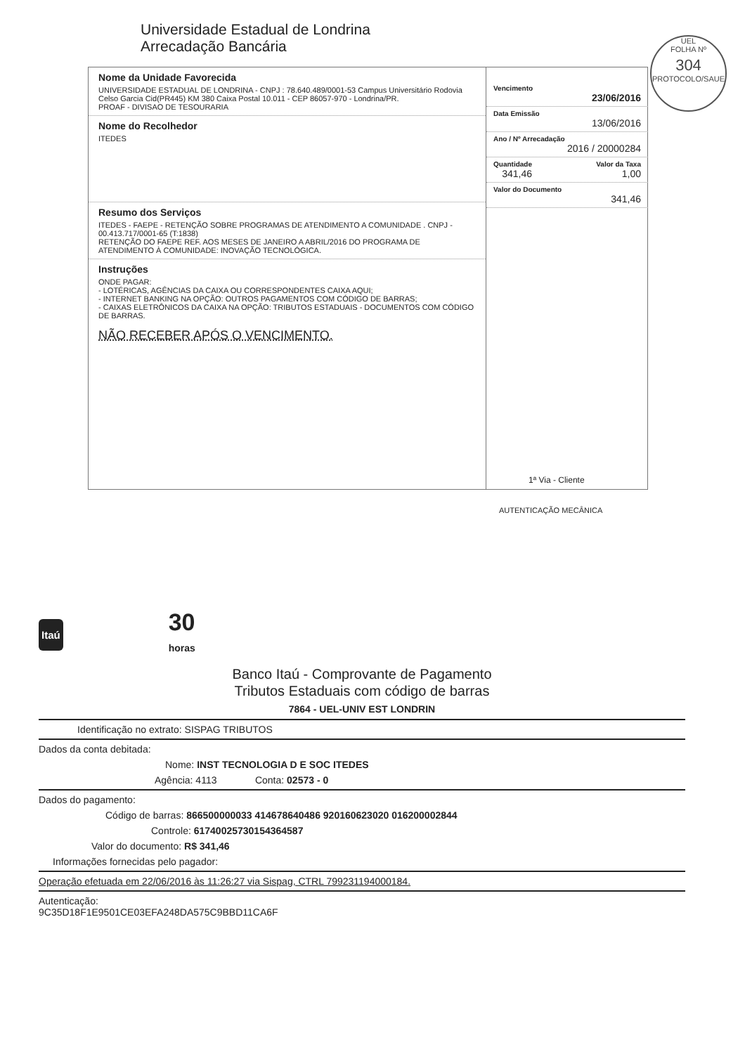Universidade Estadual de Londrina
Arrecadação Bancária
UEL
FOLHA Nº
304
PROTOCOLO/SAUE
Nome da Unidade Favorecida
UNIVERSIDADE ESTADUAL DE LONDRINA - CNPJ : 78.640.489/0001-53 Campus Universitário Rodovia Celso Garcia Cid(PR445) KM 380 Caixa Postal 10.011 - CEP 86057-970 - Londrina/PR.
PROAF - DIVISAO DE TESOURARIA
Nome do Recolhedor
ITEDES
Resumo dos Serviços
ITEDES - FAEPE - RETENÇÃO SOBRE PROGRAMAS DE ATENDIMENTO A COMUNIDADE . CNPJ - 00.413.717/0001-65 (T:1838)
RETENÇÃO DO FAEPE REF. AOS MESES DE JANEIRO A ABRIL/2016 DO PROGRAMA DE ATENDIMENTO À COMUNIDADE: INOVAÇÃO TECNOLÓGICA.
Instruções
ONDE PAGAR:
- LOTÉRICAS, AGÊNCIAS DA CAIXA OU CORRESPONDENTES CAIXA AQUI;
- INTERNET BANKING NA OPÇÃO: OUTROS PAGAMENTOS COM CÓDIGO DE BARRAS;
- CAIXAS ELETRÔNICOS DA CAIXA NA OPÇÃO: TRIBUTOS ESTADUAIS - DOCUMENTOS COM CÓDIGO DE BARRAS.
NÃO RECEBER APÓS O VENCIMENTO.
Vencimento
23/06/2016
Data Emissão
13/06/2016
Ano / Nº Arrecadação
2016 / 20000284
Quantidade
341,46
Valor da Taxa
1,00
Valor do Documento
341,46
1ª Via - Cliente
AUTENTICAÇÃO MECÂNICA
Itaú 30
horas
Banco Itaú - Comprovante de Pagamento
Tributos Estaduais com código de barras
7864 - UEL-UNIV EST LONDRIN
Identificação no extrato: SISPAG TRIBUTOS
Dados da conta debitada:
Nome: INST TECNOLOGIA D E SOC ITEDES
Agência: 4113 Conta: 02573 - 0
Dados do pagamento:
Código de barras: 866500000033 414678640486 920160623020 016200002844
Controle: 61740025730154364587
Valor do documento: R$ 341,46
Informações fornecidas pelo pagador:
Operação efetuada em 22/06/2016 às 11:26:27 via Sispag, CTRL 799231194000184.
Autenticação:
9C35D18F1E9501CE03EFA248DA575C9BBD11CA6F